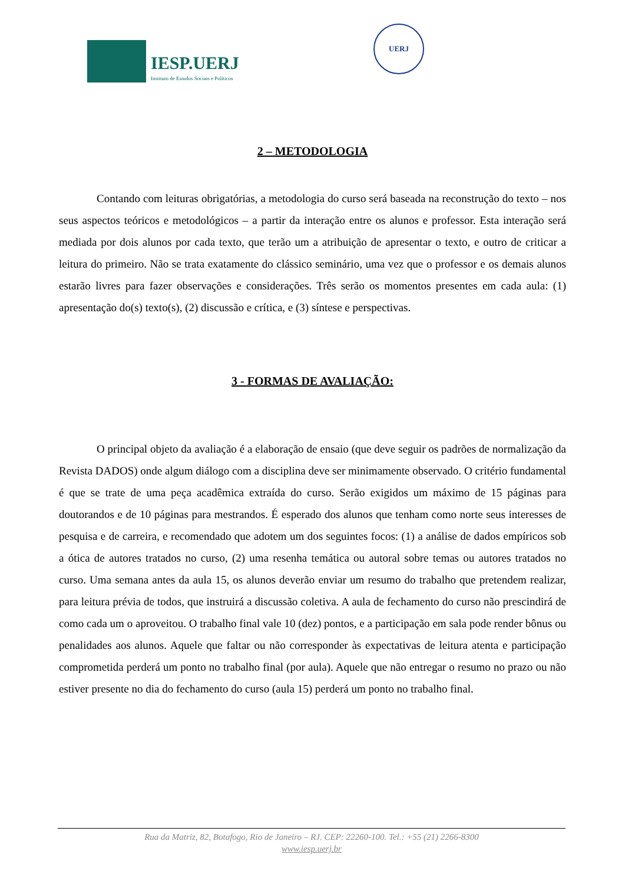IESP.UERJ
Instituto de Estudos Sociais e Políticos
UERJ
2 – METODOLOGIA
Contando com leituras obrigatórias, a metodologia do curso será baseada na reconstrução do texto – nos seus aspectos teóricos e metodológicos – a partir da interação entre os alunos e professor. Esta interação será mediada por dois alunos por cada texto, que terão um a atribuição de apresentar o texto, e outro de criticar a leitura do primeiro. Não se trata exatamente do clássico seminário, uma vez que o professor e os demais alunos estarão livres para fazer observações e considerações. Três serão os momentos presentes em cada aula: (1) apresentação do(s) texto(s), (2) discussão e crítica, e (3) síntese e perspectivas.
3 - FORMAS DE AVALIAÇÃO:
O principal objeto da avaliação é a elaboração de ensaio (que deve seguir os padrões de normalização da Revista DADOS) onde algum diálogo com a disciplina deve ser minimamente observado. O critério fundamental é que se trate de uma peça acadêmica extraída do curso. Serão exigidos um máximo de 15 páginas para doutorandos e de 10 páginas para mestrandos. É esperado dos alunos que tenham como norte seus interesses de pesquisa e de carreira, e recomendado que adotem um dos seguintes focos: (1) a análise de dados empíricos sob a ótica de autores tratados no curso, (2) uma resenha temática ou autoral sobre temas ou autores tratados no curso. Uma semana antes da aula 15, os alunos deverão enviar um resumo do trabalho que pretendem realizar, para leitura prévia de todos, que instruirá a discussão coletiva. A aula de fechamento do curso não prescindirá de como cada um o aproveitou. O trabalho final vale 10 (dez) pontos, e a participação em sala pode render bônus ou penalidades aos alunos. Aquele que faltar ou não corresponder às expectativas de leitura atenta e participação comprometida perderá um ponto no trabalho final (por aula). Aquele que não entregar o resumo no prazo ou não estiver presente no dia do fechamento do curso (aula 15) perderá um ponto no trabalho final.
Rua da Matriz, 82, Botafogo, Rio de Janeiro – RJ. CEP: 22260-100. Tel.: +55 (21) 2266-8300
www.iesp.uerj.br